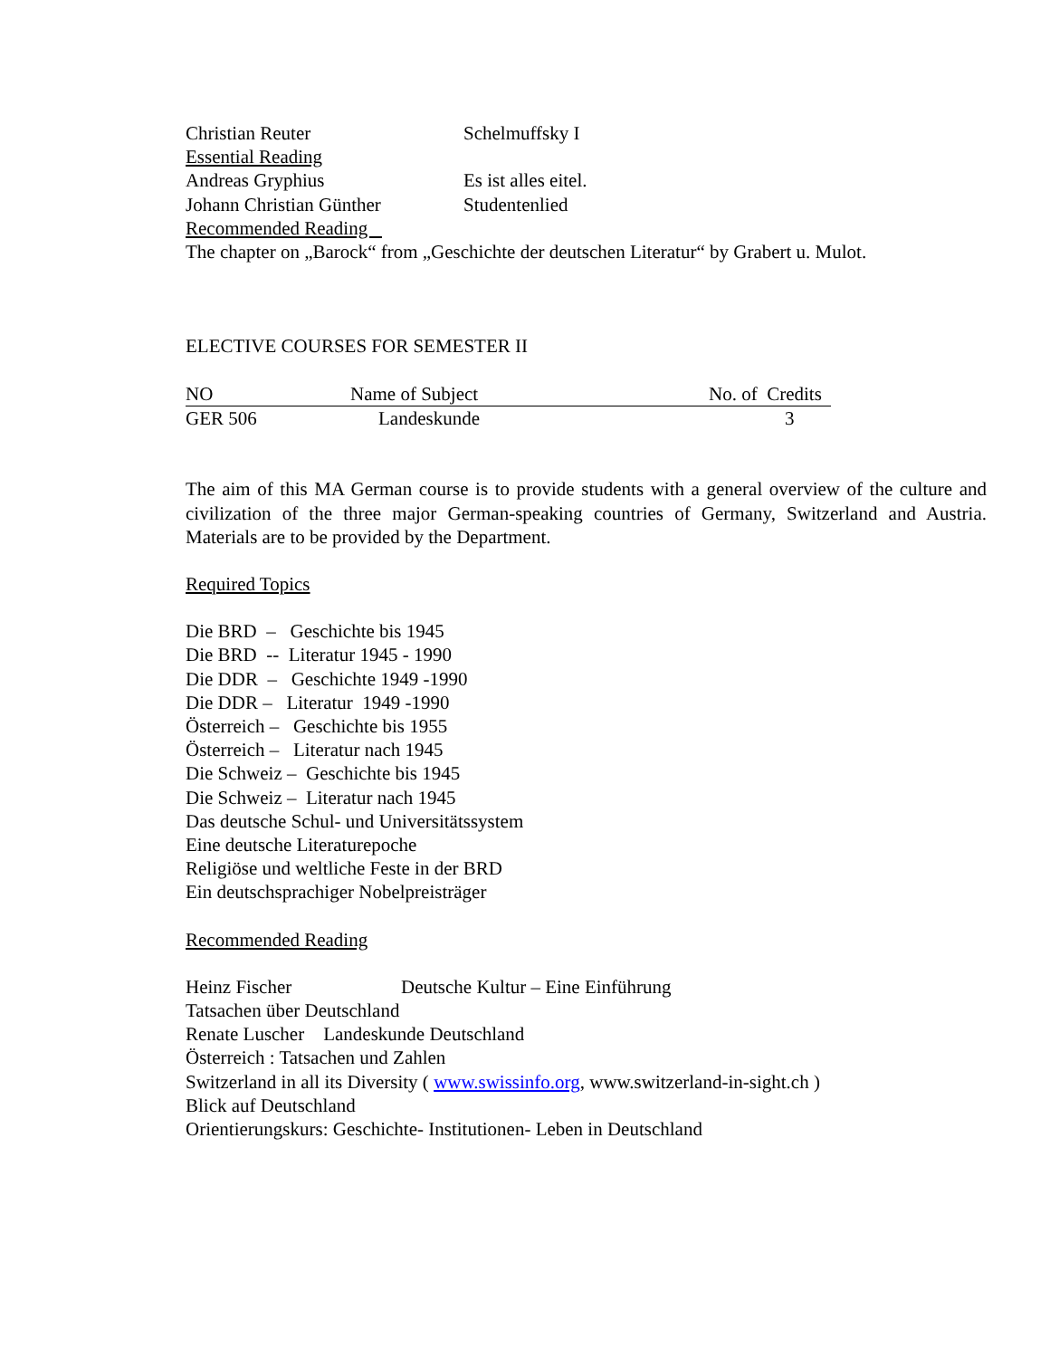Christian Reuter Schelmuffsky I
Essential Reading
Andreas Gryphius Es ist alles eitel.
Johann Christian Günther Studentenlied
Recommended Reading
The chapter on „Barock“ from „Geschichte der deutschen Literatur“ by Grabert u. Mulot.
ELECTIVE COURSES FOR SEMESTER II
| NO | Name of Subject | No. of Credits |
| --- | --- | --- |
| GER 506 | Landeskunde | 3 |
The aim of this MA German course is to provide students with a general overview of the culture and civilization of the three major German-speaking countries of Germany, Switzerland and Austria. Materials are to be provided by the Department.
Required Topics
Die BRD – Geschichte bis 1945
Die BRD -- Literatur 1945 - 1990
Die DDR – Geschichte 1949 -1990
Die DDR – Literatur 1949 -1990
Österreich – Geschichte bis 1955
Österreich – Literatur nach 1945
Die Schweiz – Geschichte bis 1945
Die Schweiz – Literatur nach 1945
Das deutsche Schul- und Universitätssystem
Eine deutsche Literaturepoche
Religiöse und weltliche Feste in der BRD
Ein deutschsprachiger Nobelpreisträger
Recommended Reading
Heinz Fischer Deutsche Kultur – Eine Einführung
Tatsachen über Deutschland
Renate Luscher Landeskunde Deutschland
Österreich : Tatsachen und Zahlen
Switzerland in all its Diversity ( www.swissinfo.org, www.switzerland-in-sight.ch )
Blick auf Deutschland
Orientierungskurs: Geschichte- Institutionen- Leben in Deutschland